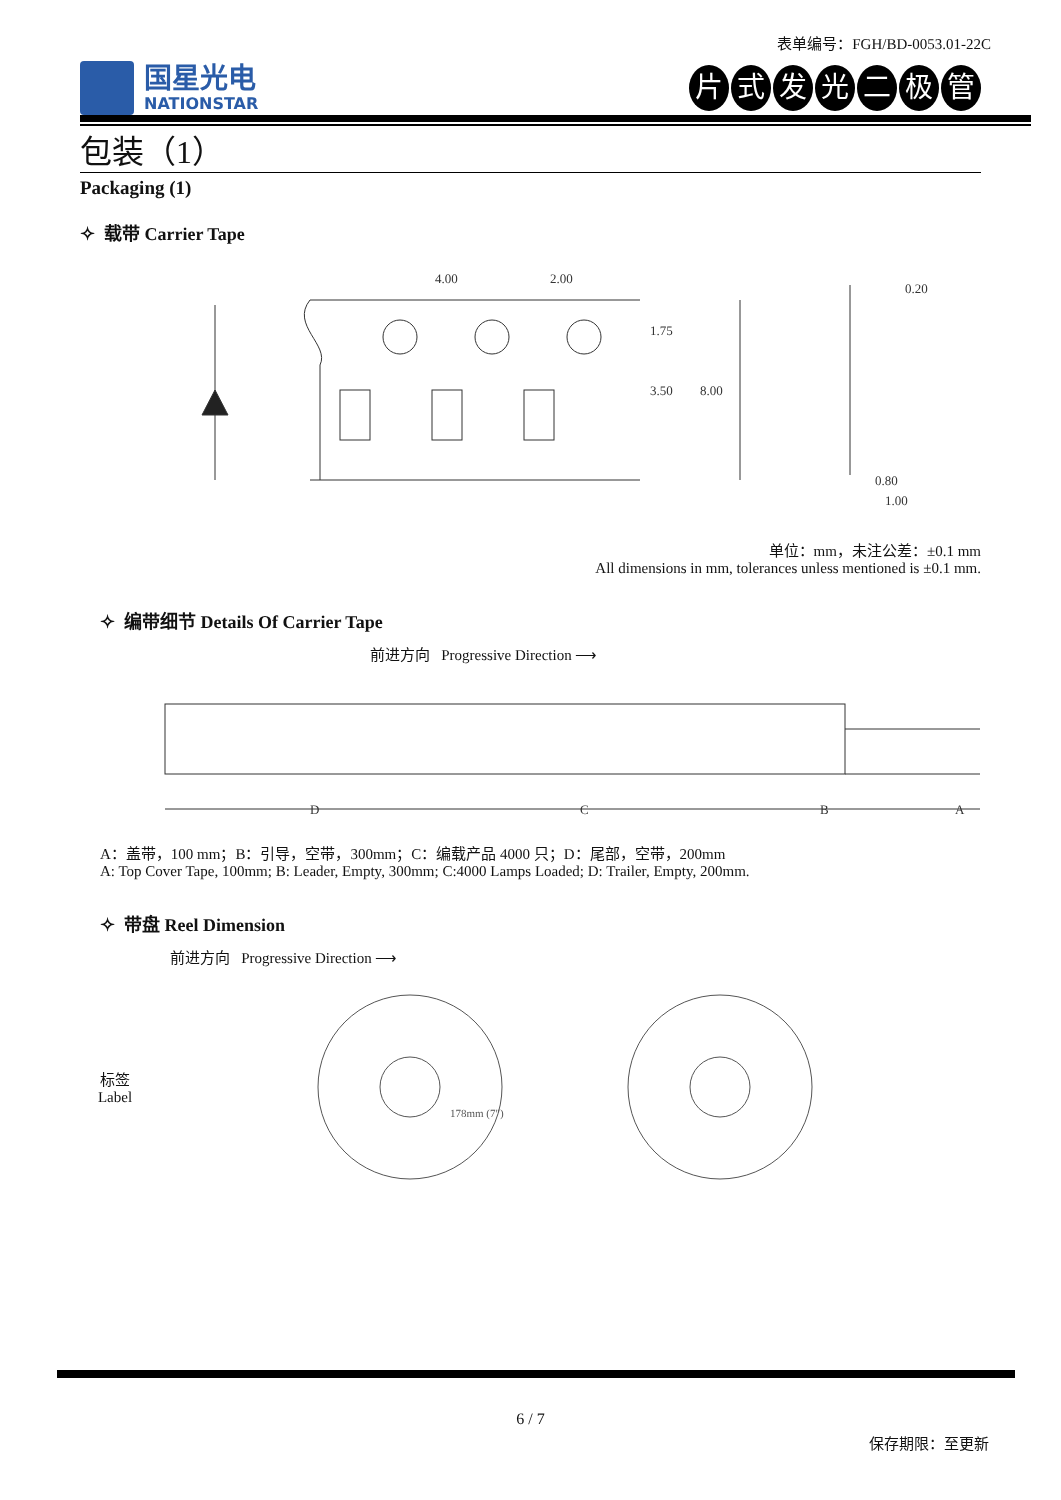表单编号：FGH/BD-0053.01-22C
国星光电
NATIONSTAR
片式发光二极管
包装（1）
Packaging (1)
✧ 载带 Carrier Tape
4.00
2.00
0.20
0.80
1.00
1.75
3.50
8.00
单位：mm，未注公差：±0.1 mm
All dimensions in mm, tolerances unless mentioned is ±0.1 mm.
✧ 编带细节 Details Of Carrier Tape
前进方向 Progressive Direction ⟶
D
C
B
A
A：盖带，100 mm；B：引导，空带，300mm；C：编载产品 4000 只；D：尾部，空带，200mm
A: Top Cover Tape, 100mm; B: Leader, Empty, 300mm; C:4000 Lamps Loaded; D: Trailer, Empty, 200mm.
✧ 带盘 Reel Dimension
前进方向 Progressive Direction ⟶
标签
Label
178mm (7")
6 / 7
保存期限：至更新